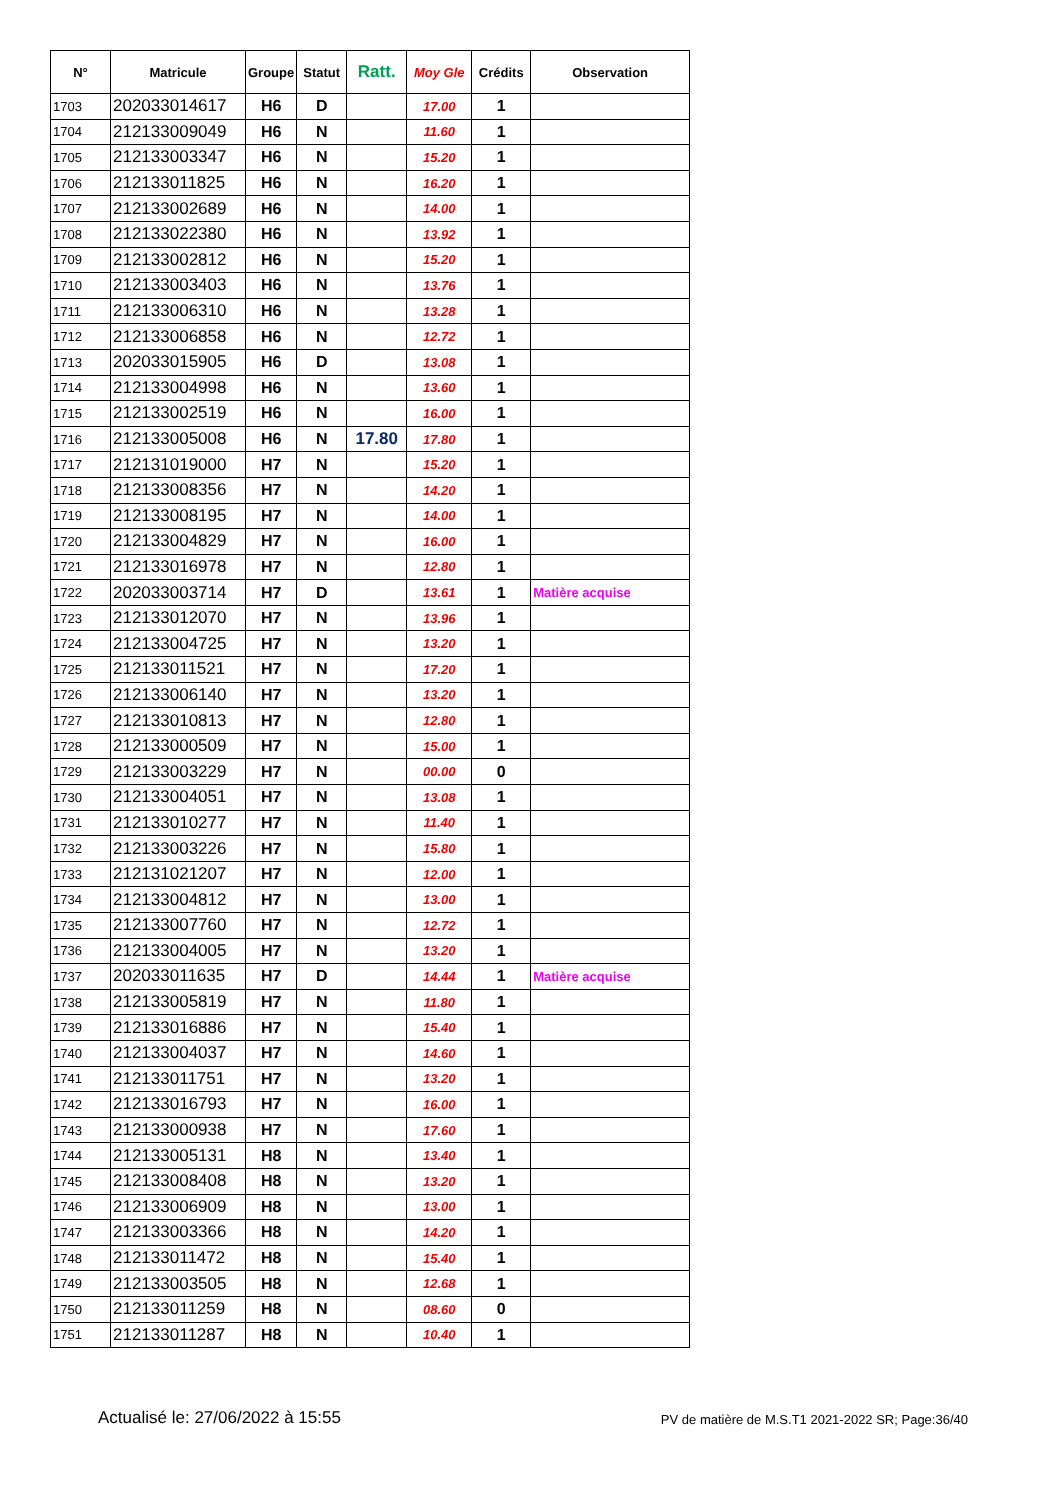| N° | Matricule | Groupe | Statut | Ratt. | Moy Gle | Crédits | Observation |
| --- | --- | --- | --- | --- | --- | --- | --- |
| 1703 | 202033014617 | H6 | D | | 17.00 | 1 | |
| 1704 | 212133009049 | H6 | N | | 11.60 | 1 | |
| 1705 | 212133003347 | H6 | N | | 15.20 | 1 | |
| 1706 | 212133011825 | H6 | N | | 16.20 | 1 | |
| 1707 | 212133002689 | H6 | N | | 14.00 | 1 | |
| 1708 | 212133022380 | H6 | N | | 13.92 | 1 | |
| 1709 | 212133002812 | H6 | N | | 15.20 | 1 | |
| 1710 | 212133003403 | H6 | N | | 13.76 | 1 | |
| 1711 | 212133006310 | H6 | N | | 13.28 | 1 | |
| 1712 | 212133006858 | H6 | N | | 12.72 | 1 | |
| 1713 | 202033015905 | H6 | D | | 13.08 | 1 | |
| 1714 | 212133004998 | H6 | N | | 13.60 | 1 | |
| 1715 | 212133002519 | H6 | N | | 16.00 | 1 | |
| 1716 | 212133005008 | H6 | N | 17.80 | 17.80 | 1 | |
| 1717 | 212131019000 | H7 | N | | 15.20 | 1 | |
| 1718 | 212133008356 | H7 | N | | 14.20 | 1 | |
| 1719 | 212133008195 | H7 | N | | 14.00 | 1 | |
| 1720 | 212133004829 | H7 | N | | 16.00 | 1 | |
| 1721 | 212133016978 | H7 | N | | 12.80 | 1 | |
| 1722 | 202033003714 | H7 | D | | 13.61 | 1 | Matière acquise |
| 1723 | 212133012070 | H7 | N | | 13.96 | 1 | |
| 1724 | 212133004725 | H7 | N | | 13.20 | 1 | |
| 1725 | 212133011521 | H7 | N | | 17.20 | 1 | |
| 1726 | 212133006140 | H7 | N | | 13.20 | 1 | |
| 1727 | 212133010813 | H7 | N | | 12.80 | 1 | |
| 1728 | 212133000509 | H7 | N | | 15.00 | 1 | |
| 1729 | 212133003229 | H7 | N | | 00.00 | 0 | |
| 1730 | 212133004051 | H7 | N | | 13.08 | 1 | |
| 1731 | 212133010277 | H7 | N | | 11.40 | 1 | |
| 1732 | 212133003226 | H7 | N | | 15.80 | 1 | |
| 1733 | 212131021207 | H7 | N | | 12.00 | 1 | |
| 1734 | 212133004812 | H7 | N | | 13.00 | 1 | |
| 1735 | 212133007760 | H7 | N | | 12.72 | 1 | |
| 1736 | 212133004005 | H7 | N | | 13.20 | 1 | |
| 1737 | 202033011635 | H7 | D | | 14.44 | 1 | Matière acquise |
| 1738 | 212133005819 | H7 | N | | 11.80 | 1 | |
| 1739 | 212133016886 | H7 | N | | 15.40 | 1 | |
| 1740 | 212133004037 | H7 | N | | 14.60 | 1 | |
| 1741 | 212133011751 | H7 | N | | 13.20 | 1 | |
| 1742 | 212133016793 | H7 | N | | 16.00 | 1 | |
| 1743 | 212133000938 | H7 | N | | 17.60 | 1 | |
| 1744 | 212133005131 | H8 | N | | 13.40 | 1 | |
| 1745 | 212133008408 | H8 | N | | 13.20 | 1 | |
| 1746 | 212133006909 | H8 | N | | 13.00 | 1 | |
| 1747 | 212133003366 | H8 | N | | 14.20 | 1 | |
| 1748 | 212133011472 | H8 | N | | 15.40 | 1 | |
| 1749 | 212133003505 | H8 | N | | 12.68 | 1 | |
| 1750 | 212133011259 | H8 | N | | 08.60 | 0 | |
| 1751 | 212133011287 | H8 | N | | 10.40 | 1 | |
Actualisé le: 27/06/2022 à 15:55 PV de matière de M.S.T1 2021-2022 SR; Page:36/40